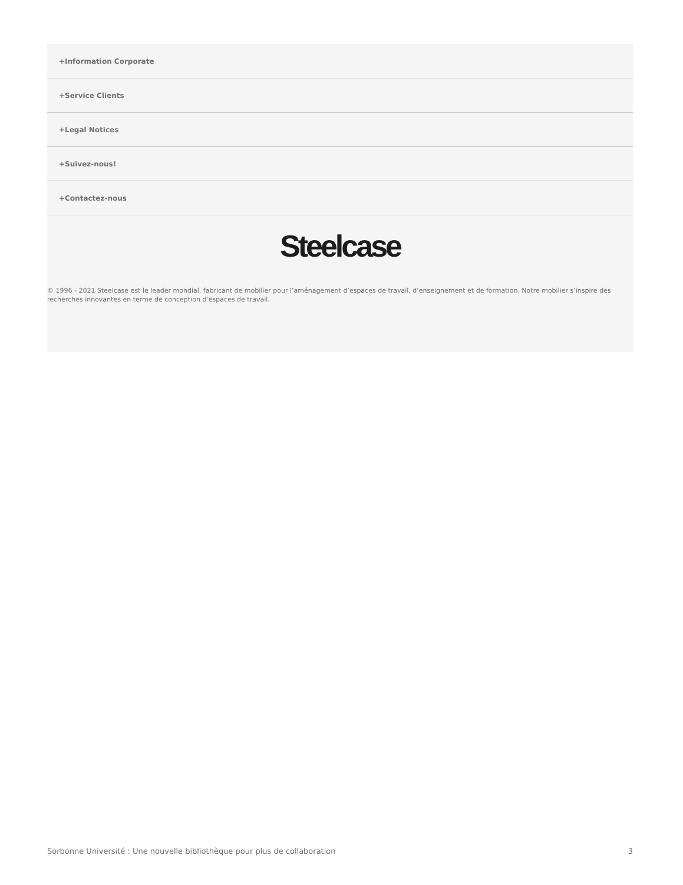+Information Corporate
+Service Clients
+Legal Notices
+Suivez-nous!
+Contactez-nous
Steelcase
© 1996 - 2021 Steelcase est le leader mondial, fabricant de mobilier pour l’aménagement d’espaces de travail, d’enseignement et de formation. Notre mobilier s’inspire des recherches innovantes en terme de conception d’espaces de travail.
Sorbonne Université : Une nouvelle bibliothèque pour plus de collaboration 3